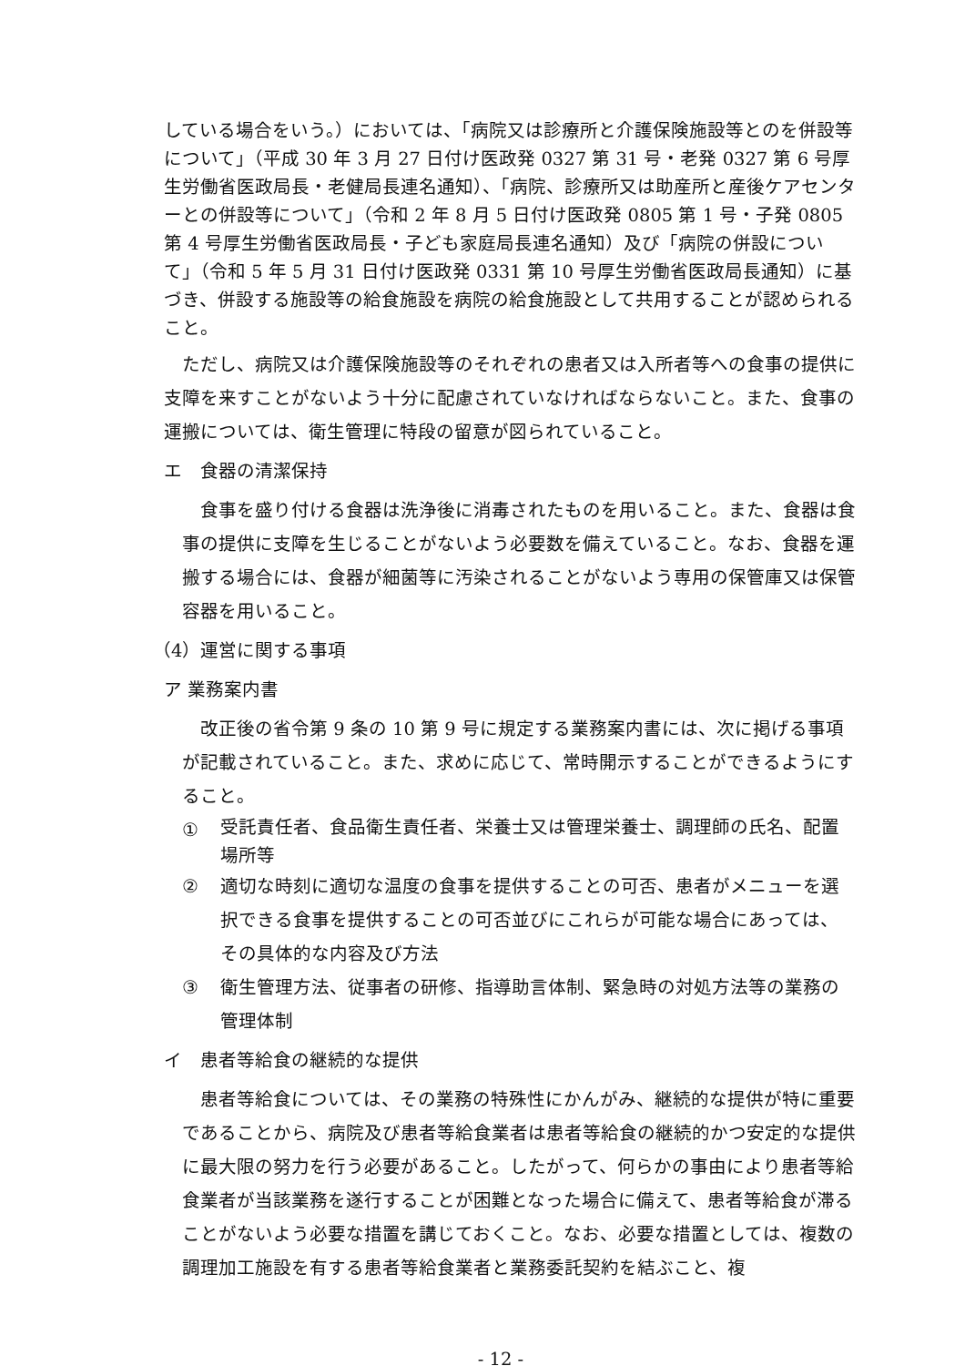している場合をいう。）においては、「病院又は診療所と介護保険施設等とのを併設等について」（平成 30 年 3 月 27 日付け医政発 0327 第 31 号・老発 0327 第 6 号厚生労働省医政局長・老健局長連名通知）、「病院、診療所又は助産所と産後ケアセンターとの併設等について」（令和 2 年 8 月 5 日付け医政発 0805 第 1 号・子発 0805 第 4 号厚生労働省医政局長・子ども家庭局長連名通知）及び「病院の併設について」（令和 5 年 5 月 31 日付け医政発 0331 第 10 号厚生労働省医政局長通知）に基づき、併設する施設等の給食施設を病院の給食施設として共用することが認められること。
ただし、病院又は介護保険施設等のそれぞれの患者又は入所者等への食事の提供に支障を来すことがないよう十分に配慮されていなければならないこと。また、食事の運搬については、衛生管理に特段の留意が図られていること。
エ　食器の清潔保持
食事を盛り付ける食器は洗浄後に消毒されたものを用いること。また、食器は食事の提供に支障を生じることがないよう必要数を備えていること。なお、食器を運搬する場合には、食器が細菌等に汚染されることがないよう専用の保管庫又は保管容器を用いること。
（4）運営に関する事項
ア 業務案内書
改正後の省令第 9 条の 10 第 9 号に規定する業務案内書には、次に掲げる事項が記載されていること。また、求めに応じて、常時開示することができるようにすること。
① 受託責任者、食品衛生責任者、栄養士又は管理栄養士、調理師の氏名、配置場所等
② 適切な時刻に適切な温度の食事を提供することの可否、患者がメニューを選択できる食事を提供することの可否並びにこれらが可能な場合にあっては、その具体的な内容及び方法
③ 衛生管理方法、従事者の研修、指導助言体制、緊急時の対処方法等の業務の管理体制
イ　患者等給食の継続的な提供
患者等給食については、その業務の特殊性にかんがみ、継続的な提供が特に重要であることから、病院及び患者等給食業者は患者等給食の継続的かつ安定的な提供に最大限の努力を行う必要があること。したがって、何らかの事由により患者等給食業者が当該業務を遂行することが困難となった場合に備えて、患者等給食が滞ることがないよう必要な措置を講じておくこと。なお、必要な措置としては、複数の調理加工施設を有する患者等給食業者と業務委託契約を結ぶこと、複
- 12 -